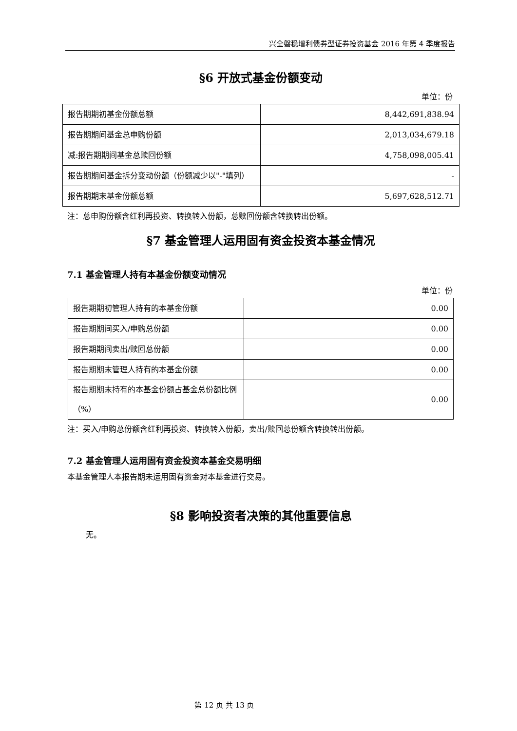兴全磐稳增利债券型证券投资基金 2016 年第 4 季度报告
§6 开放式基金份额变动
单位：份
| 报告期期初基金份额总额 | 8,442,691,838.94 |
| 报告期期间基金总申购份额 | 2,013,034,679.18 |
| 减:报告期期间基金总赎回份额 | 4,758,098,005.41 |
| 报告期期间基金拆分变动份额（份额减少以"-"填列） | - |
| 报告期期末基金份额总额 | 5,697,628,512.71 |
注：总申购份额含红利再投资、转换转入份额，总赎回份额含转换转出份额。
§7 基金管理人运用固有资金投资本基金情况
7.1 基金管理人持有本基金份额变动情况
单位：份
| 报告期期初管理人持有的本基金份额 | 0.00 |
| 报告期期间买入/申购总份额 | 0.00 |
| 报告期期间卖出/赎回总份额 | 0.00 |
| 报告期期末管理人持有的本基金份额 | 0.00 |
| 报告期期末持有的本基金份额占基金总份额比例（%） | 0.00 |
注：买入/申购总份额含红利再投资、转换转入份额，卖出/赎回总份额含转换转出份额。
7.2 基金管理人运用固有资金投资本基金交易明细
本基金管理人本报告期未运用固有资金对本基金进行交易。
§8 影响投资者决策的其他重要信息
无。
第 12 页 共 13 页